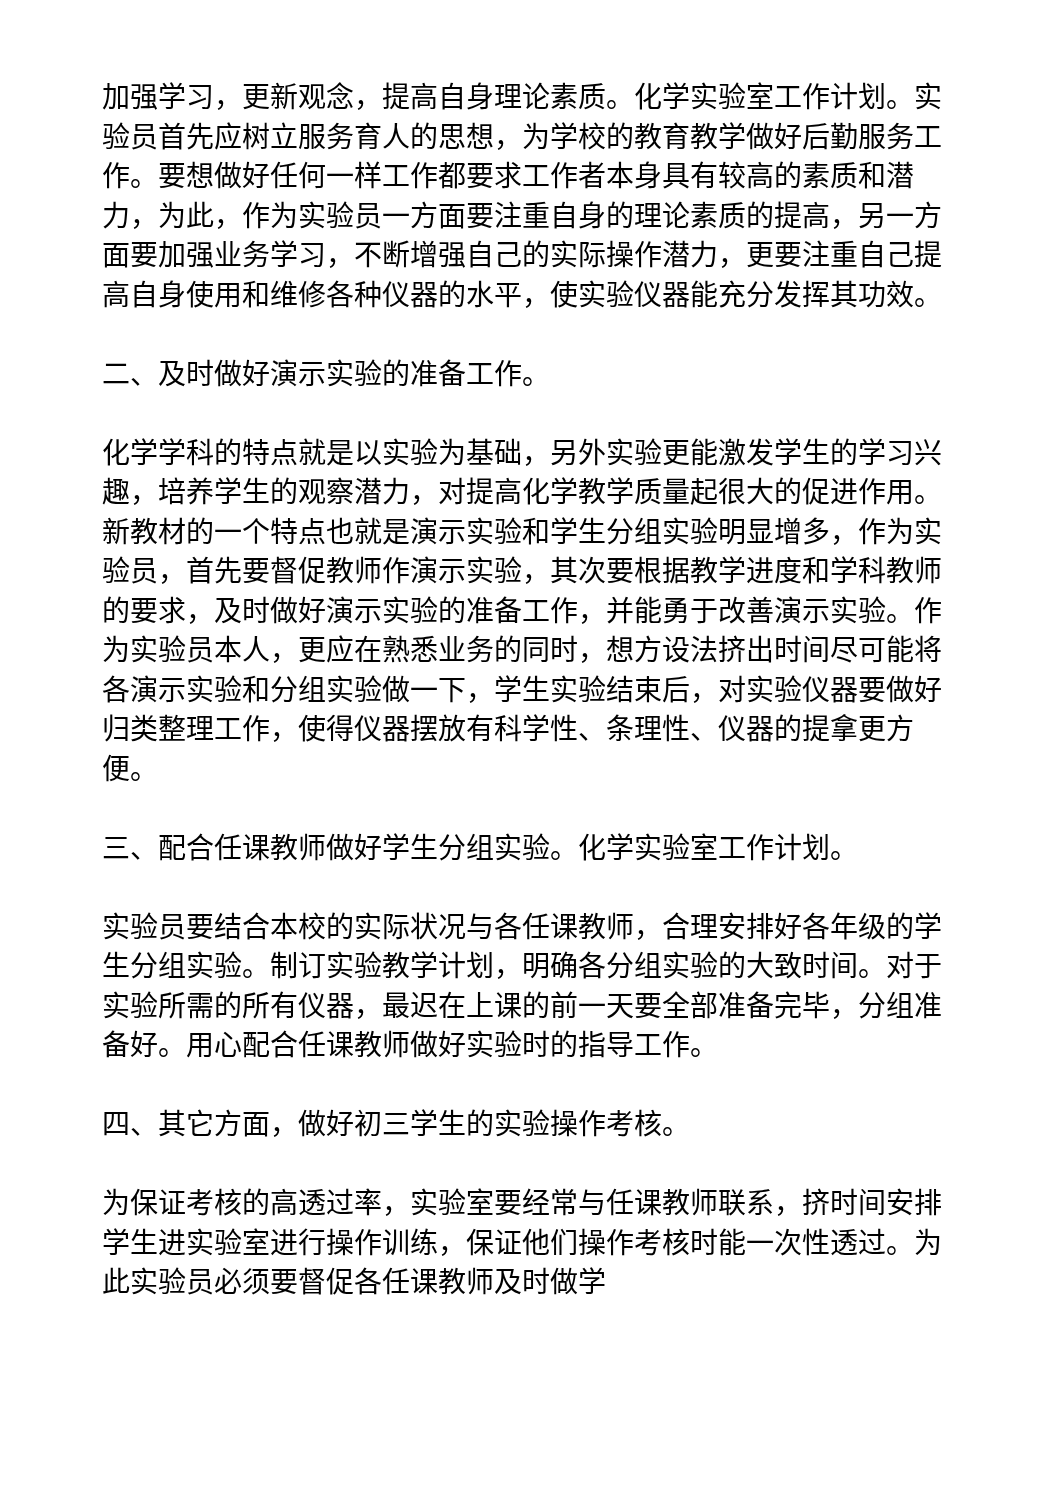加强学习，更新观念，提高自身理论素质。化学实验室工作计划。实验员首先应树立服务育人的思想，为学校的教育教学做好后勤服务工作。要想做好任何一样工作都要求工作者本身具有较高的素质和潜力，为此，作为实验员一方面要注重自身的理论素质的提高，另一方面要加强业务学习，不断增强自己的实际操作潜力，更要注重自己提高自身使用和维修各种仪器的水平，使实验仪器能充分发挥其功效。
二、及时做好演示实验的准备工作。
化学学科的特点就是以实验为基础，另外实验更能激发学生的学习兴趣，培养学生的观察潜力，对提高化学教学质量起很大的促进作用。新教材的一个特点也就是演示实验和学生分组实验明显增多，作为实验员，首先要督促教师作演示实验，其次要根据教学进度和学科教师的要求，及时做好演示实验的准备工作，并能勇于改善演示实验。作为实验员本人，更应在熟悉业务的同时，想方设法挤出时间尽可能将各演示实验和分组实验做一下，学生实验结束后，对实验仪器要做好归类整理工作，使得仪器摆放有科学性、条理性、仪器的提拿更方便。
三、配合任课教师做好学生分组实验。化学实验室工作计划。
实验员要结合本校的实际状况与各任课教师，合理安排好各年级的学生分组实验。制订实验教学计划，明确各分组实验的大致时间。对于实验所需的所有仪器，最迟在上课的前一天要全部准备完毕，分组准备好。用心配合任课教师做好实验时的指导工作。
四、其它方面，做好初三学生的实验操作考核。
为保证考核的高透过率，实验室要经常与任课教师联系，挤时间安排学生进实验室进行操作训练，保证他们操作考核时能一次性透过。为此实验员必须要督促各任课教师及时做学